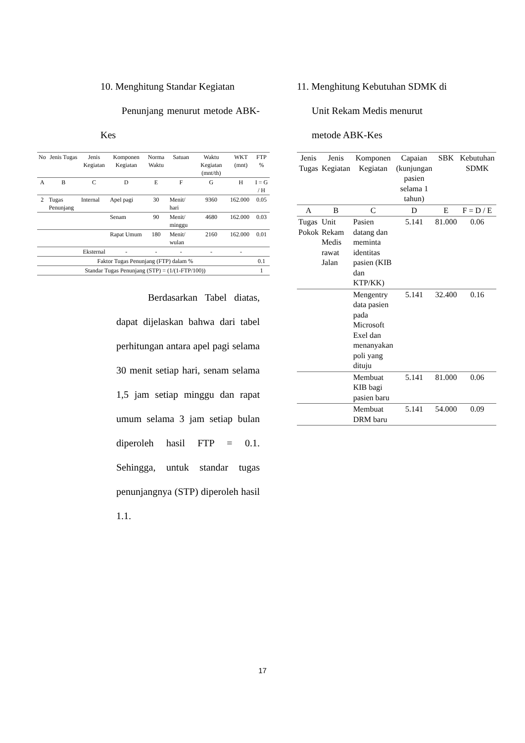10. Menghitung Standar Kegiatan
Penunjang menurut metode ABK-Kes
| No | Jenis Tugas | Jenis Kegiatan | Komponen Kegiatan | Norma Waktu | Satuan | Waktu Kegiatan (mnt/th) | WKT (mnt) | FTP % |
| --- | --- | --- | --- | --- | --- | --- | --- | --- |
| A | B | C | D | E | F | G | H | I = G / H |
| 2 | Tugas Penunjang | Internal | Apel pagi | 30 | Menit/ hari | 9360 | 162.000 | 0.05 |
| | | | Senam | 90 | Menit/ minggu | 4680 | 162.000 | 0.03 |
| | | | Rapat Umum | 180 | Menit/ wulan | 2160 | 162.000 | 0.01 |
| | | Eksternal | - | - | - | - | - | |
| Faktor Tugas Penunjang (FTP) dalam % | | | | | | | | 0.1 |
| Standar Tugas Penunjang (STP) = (1/(1-FTP/100)) | | | | | | | | 1 |
Berdasarkan Tabel diatas, dapat dijelaskan bahwa dari tabel perhitungan antara apel pagi selama 30 menit setiap hari, senam selama 1,5 jam setiap minggu dan rapat umum selama 3 jam setiap bulan diperoleh hasil FTP = 0.1. Sehingga, untuk standar tugas penunjangnya (STP) diperoleh hasil 1.1.
11. Menghitung Kebutuhan SDMK di
Unit Rekam Medis menurut
metode ABK-Kes
| Jenis Tugas | Jenis Kegiatan | Komponen Kegiatan | Capaian (kunjungan pasien selama 1 tahun) | SBK | Kebutuhan SDMK |
| --- | --- | --- | --- | --- | --- |
| A | B | C | D | E | F = D / E |
| Tugas Pokok | Unit Rekam Medis rawat Jalan | Pasien datang dan meminta identitas pasien (KIB dan KTP/KK) | 5.141 | 81.000 | 0.06 |
| | | Mengentry data pasien pada Microsoft Exel dan menanyakan poli yang dituju | 5.141 | 32.400 | 0.16 |
| | | Membuat KIB bagi pasien baru | 5.141 | 81.000 | 0.06 |
| | | Membuat DRM baru | 5.141 | 54.000 | 0.09 |
17